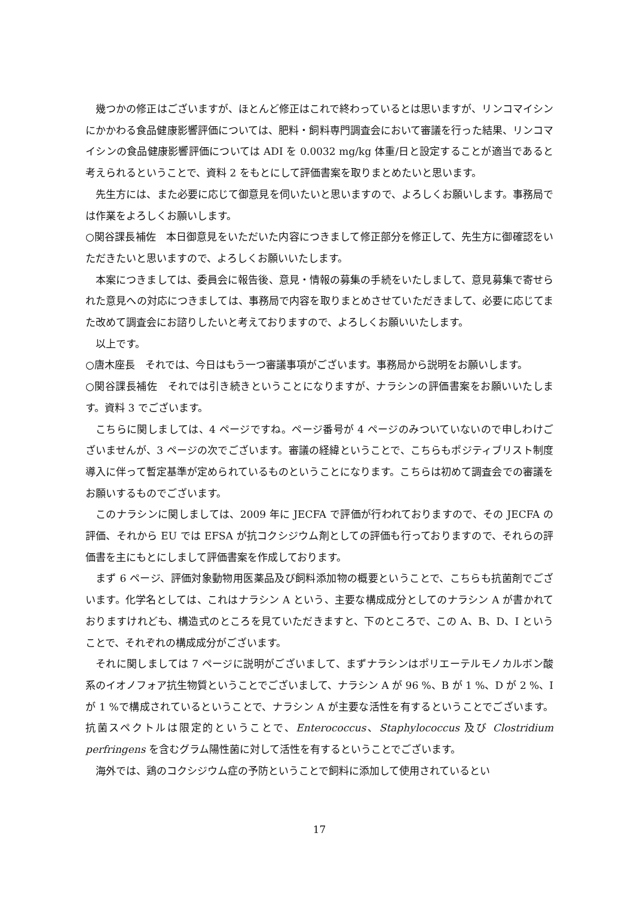幾つかの修正はございますが、ほとんど修正はこれで終わっているとは思いますが、リンコマイシンにかかわる食品健康影響評価については、肥料・飼料専門調査会において審議を行った結果、リンコマイシンの食品健康影響評価については ADI を 0.0032 mg/kg 体重/日と設定することが適当であると考えられるということで、資料 2 をもとにして評価書案を取りまとめたいと思います。
先生方には、また必要に応じて御意見を伺いたいと思いますので、よろしくお願いします。事務局では作業をよろしくお願いします。
○関谷課長補佐　本日御意見をいただいた内容につきまして修正部分を修正して、先生方に御確認をいただきたいと思いますので、よろしくお願いいたします。
本案につきましては、委員会に報告後、意見・情報の募集の手続をいたしまして、意見募集で寄せられた意見への対応につきましては、事務局で内容を取りまとめさせていただきまして、必要に応じてまた改めて調査会にお諮りしたいと考えておりますので、よろしくお願いいたします。
以上です。
○唐木座長　それでは、今日はもう一つ審議事項がございます。事務局から説明をお願いします。
○関谷課長補佐　それでは引き続きということになりますが、ナラシンの評価書案をお願いいたします。資料 3 でございます。
こちらに関しましては、4 ページですね。ページ番号が 4 ページのみついていないので申しわけございませんが、3 ページの次でございます。審議の経緯ということで、こちらもポジティブリスト制度導入に伴って暫定基準が定められているものということになります。こちらは初めて調査会での審議をお願いするものでございます。
このナラシンに関しましては、2009 年に JECFA で評価が行われておりますので、その JECFA の評価、それから EU では EFSA が抗コクシジウム剤としての評価も行っておりますので、それらの評価書を主にもとにしまして評価書案を作成しております。
まず 6 ページ、評価対象動物用医薬品及び飼料添加物の概要ということで、こちらも抗菌剤でございます。化学名としては、これはナラシン A という、主要な構成成分としてのナラシン A が書かれておりますけれども、構造式のところを見ていただきますと、下のところで、この A、B、D、I ということで、それぞれの構成成分がございます。
それに関しましては 7 ページに説明がございまして、まずナラシンはポリエーテルモノカルボン酸系のイオノフォア抗生物質ということでございまして、ナラシン A が 96 %、B が 1 %、D が 2 %、I が 1 %で構成されているということで、ナラシン A が主要な活性を有するということでございます。抗菌スペクトルは限定的ということで、Enterococcus、Staphylococcus 及び Clostridium perfringens を含むグラム陽性菌に対して活性を有するということでございます。
海外では、鶏のコクシジウム症の予防ということで飼料に添加して使用されているとい
17